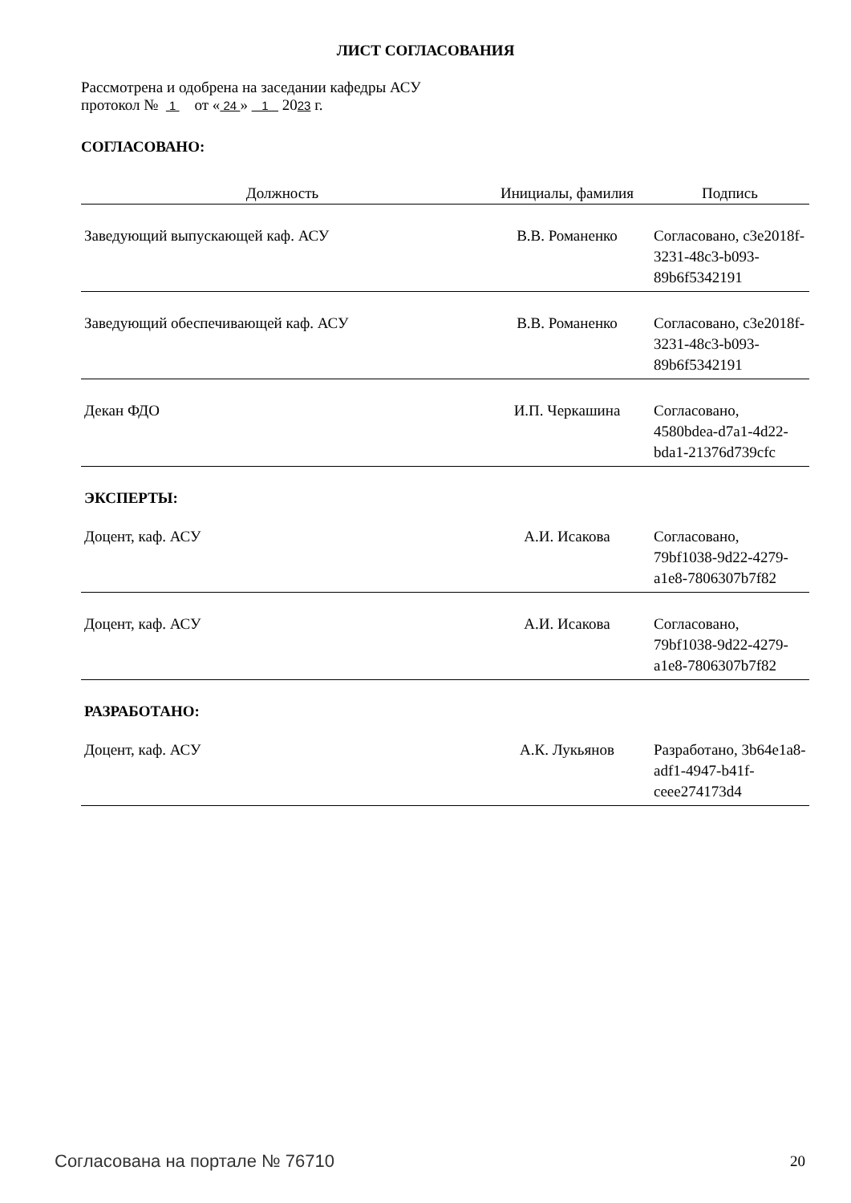ЛИСТ СОГЛАСОВАНИЯ
Рассмотрена и одобрена на заседании кафедры АСУ
протокол № 1 от « 24 » 1 2023 г.
СОГЛАСОВАНО:
| Должность | Инициалы, фамилия | Подпись |
| --- | --- | --- |
| Заведующий выпускающей каф. АСУ | В.В. Романенко | Согласовано, c3e2018f-3231-48c3-b093-89b6f5342191 |
| Заведующий обеспечивающей каф. АСУ | В.В. Романенко | Согласовано, c3e2018f-3231-48c3-b093-89b6f5342191 |
| Декан ФДО | И.П. Черкашина | Согласовано, 4580bdea-d7a1-4d22-bda1-21376d739cfc |
| ЭКСПЕРТЫ: | | |
| Доцент, каф. АСУ | А.И. Исакова | Согласовано, 79bf1038-9d22-4279-a1e8-7806307b7f82 |
| Доцент, каф. АСУ | А.И. Исакова | Согласовано, 79bf1038-9d22-4279-a1e8-7806307b7f82 |
| РАЗРАБОТАНО: | | |
| Доцент, каф. АСУ | А.К. Лукьянов | Разработано, 3b64e1a8-adf1-4947-b41f-ceee274173d4 |
Согласована на портале № 76710 20